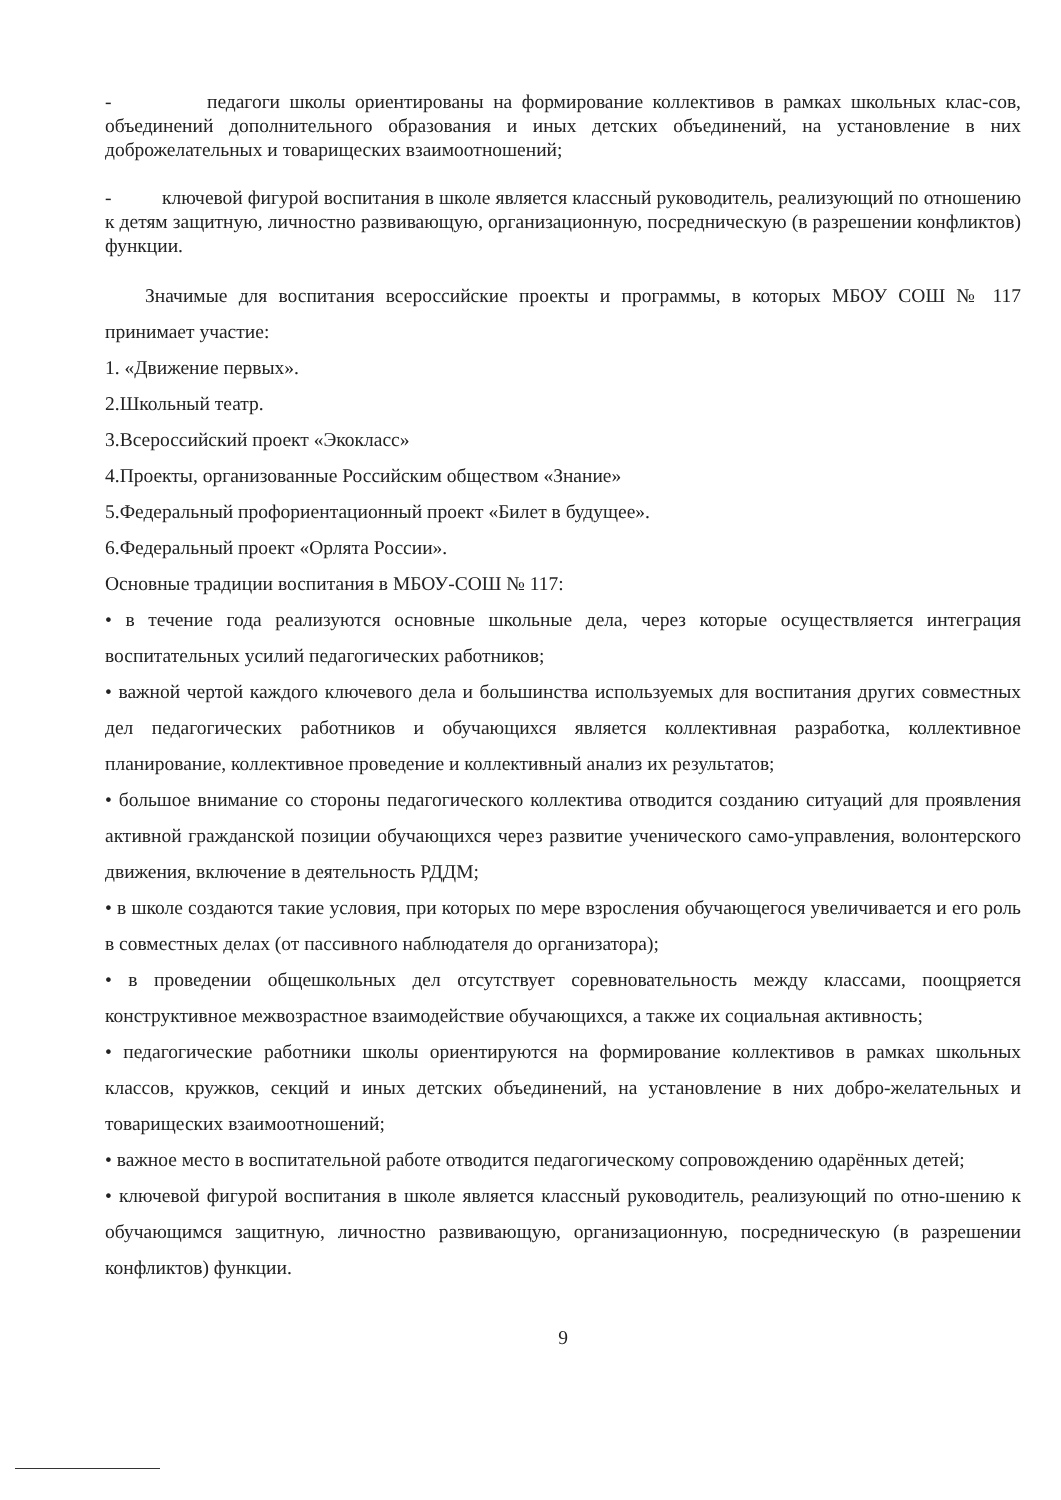- педагоги школы ориентированы на формирование коллективов в рамках школьных клас-сов, объединений дополнительного образования и иных детских объединений, на установление в них доброжелательных и товарищеских взаимоотношений;
- ключевой фигурой воспитания в школе является классный руководитель, реализующий по отношению к детям защитную, личностно развивающую, организационную, посредническую (в разрешении конфликтов) функции.
Значимые для воспитания всероссийские проекты и программы, в которых МБОУ СОШ № 117 принимает участие:
1. «Движение первых».
2.Школьный театр.
3.Всероссийский проект «Экокласс»
4.Проекты, организованные Российским обществом «Знание»
5.Федеральный профориентационный проект «Билет в будущее».
6.Федеральный проект «Орлята России».
Основные традиции воспитания в МБОУ-СОШ № 117:
• в течение года реализуются основные школьные дела, через которые осуществляется интеграция воспитательных усилий педагогических работников;
• важной чертой каждого ключевого дела и большинства используемых для воспитания других совместных дел педагогических работников и обучающихся является коллективная разработка, коллективное планирование, коллективное проведение и коллективный анализ их результатов;
• большое внимание со стороны педагогического коллектива отводится созданию ситуаций для проявления активной гражданской позиции обучающихся через развитие ученического само-управления, волонтерского движения, включение в деятельность РДДМ;
• в школе создаются такие условия, при которых по мере взросления обучающегося увеличивается и его роль в совместных делах (от пассивного наблюдателя до организатора);
• в проведении общешкольных дел отсутствует соревновательность между классами, поощряется конструктивное межвозрастное взаимодействие обучающихся, а также их социальная активность;
• педагогические работники школы ориентируются на формирование коллективов в рамках школьных классов, кружков, секций и иных детских объединений, на установление в них добро-желательных и товарищеских взаимоотношений;
• важное место в воспитательной работе отводится педагогическому сопровождению одарённых детей;
• ключевой фигурой воспитания в школе является классный руководитель, реализующий по отно-шению к обучающимся защитную, личностно развивающую, организационную, посредническую (в разрешении конфликтов) функции.
9